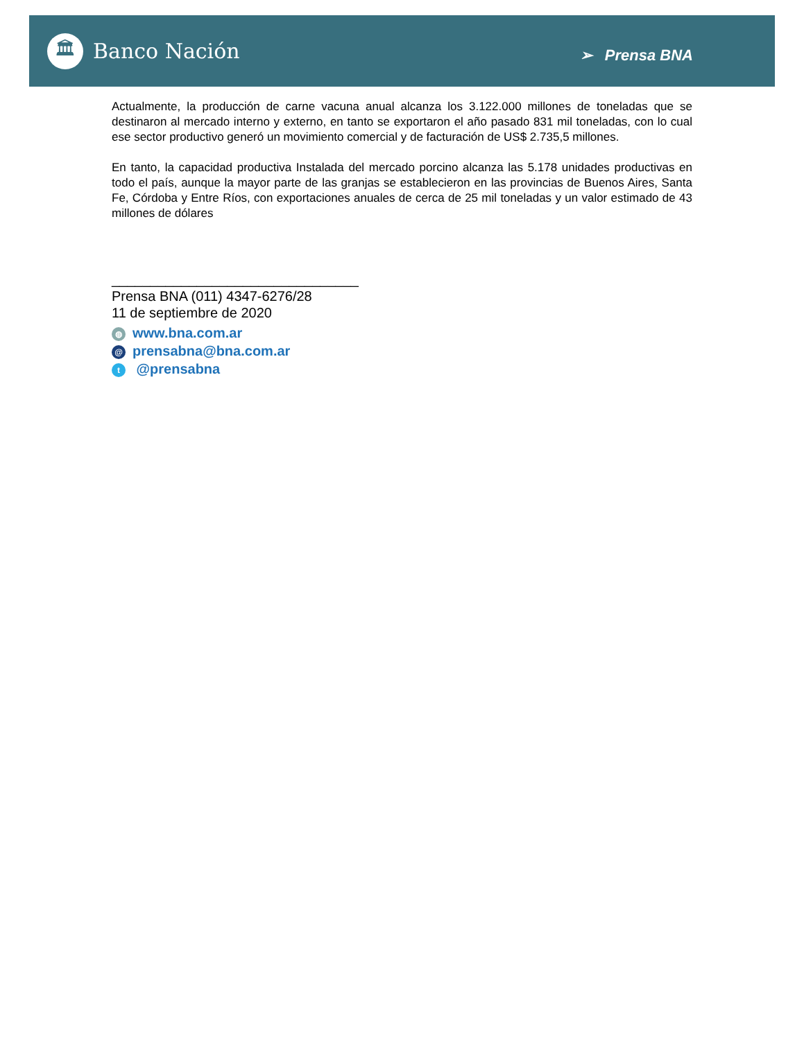🏛
Banco Nación
➢ Prensa BNA
Actualmente, la producción de carne vacuna anual alcanza los 3.122.000 millones de toneladas que se destinaron al mercado interno y externo, en tanto se exportaron el año pasado 831 mil toneladas, con lo cual ese sector productivo generó un movimiento comercial y de facturación de US$ 2.735,5 millones.
En tanto, la capacidad productiva Instalada del mercado porcino alcanza las 5.178 unidades productivas en todo el país, aunque la mayor parte de las granjas se establecieron en las provincias de Buenos Aires, Santa Fe, Córdoba y Entre Ríos, con exportaciones anuales de cerca de 25 mil toneladas y un valor estimado de 43 millones de dólares
________________________________
Prensa BNA (011) 4347-6276/28
11 de septiembre de 2020
◍ www.bna.com.ar
@ prensabna@bna.com.ar
t @prensabna